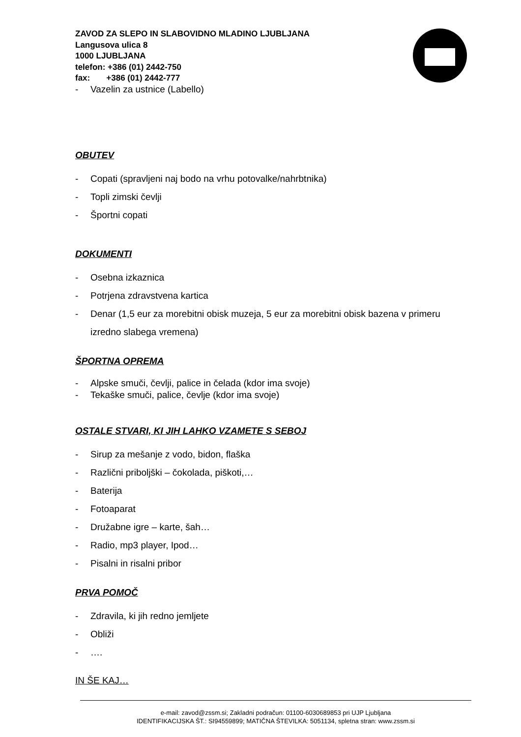ZAVOD ZA SLEPO IN SLABOVIDNO MLADINO LJUBLJANA
Langusova ulica 8
1000 LJUBLJANA
telefon: +386 (01) 2442-750
fax: +386 (01) 2442-777
- Vazelin za ustnice (Labello)
OBUTEV
- Copati (spravljeni naj bodo na vrhu potovalke/nahrbtnika)
- Topli zimski čevlji
- Športni copati
DOKUMENTI
- Osebna izkaznica
- Potrjena zdravstvena kartica
- Denar (1,5 eur za morebitni obisk muzeja, 5 eur za morebitni obisk bazena v primeru izredno slabega vremena)
ŠPORTNA OPREMA
- Alpske smuči, čevlji, palice in čelada (kdor ima svoje)
- Tekaške smuči, palice, čevlje (kdor ima svoje)
OSTALE STVARI, KI JIH LAHKO VZAMETE S SEBOJ
- Sirup za mešanje z vodo, bidon, flaška
- Različni priboljški – čokolada, piškoti,…
- Baterija
- Fotoaparat
- Družabne igre – karte, šah…
- Radio, mp3 player, Ipod…
- Pisalni in risalni pribor
PRVA POMOČ
- Zdravila, ki jih redno jemljete
- Obliži
- ….
IN ŠE KAJ…
e-mail: zavod@zssm.si; Zakladni podračun: 01100-6030689853 pri UJP Ljubljana
IDENTIFIKACIJSKA ŠT.: SI94559899; MATIČNA ŠTEVILKA: 5051134, spletna stran: www.zssm.si